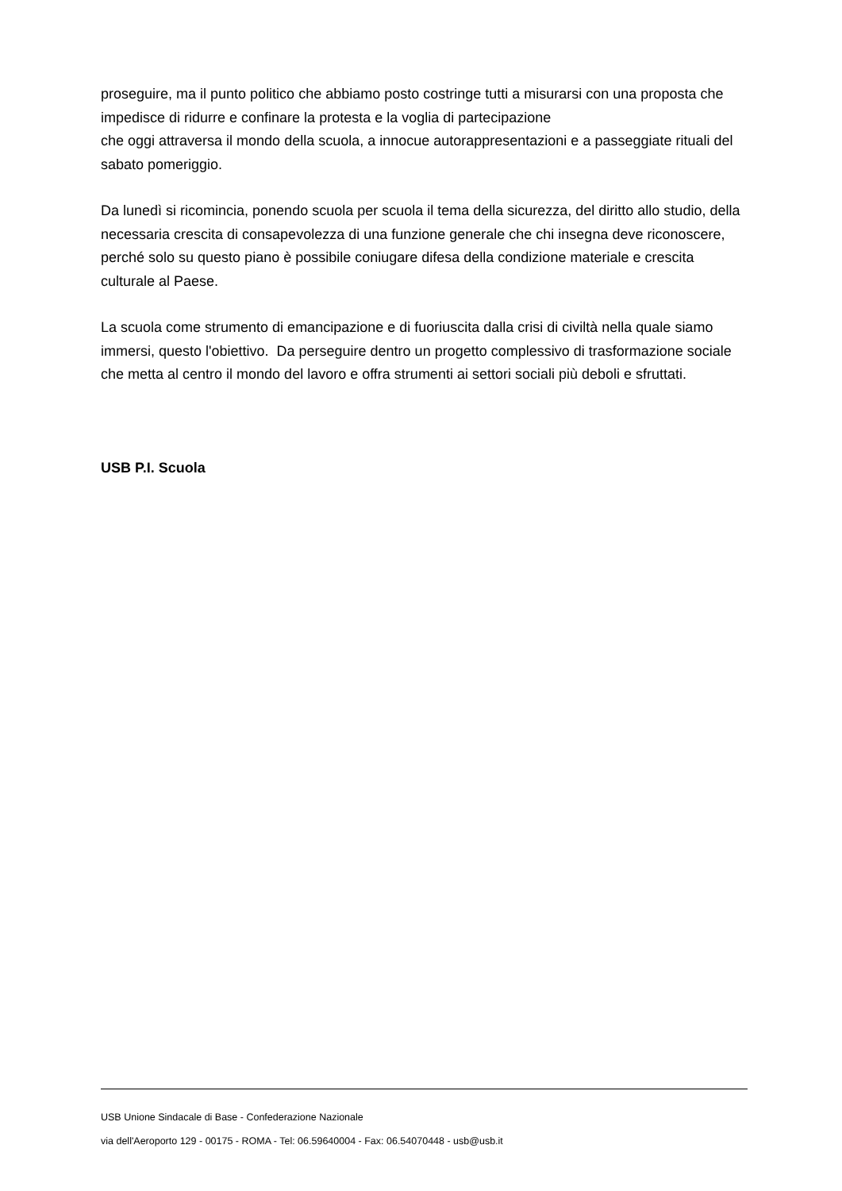proseguire, ma il punto politico che abbiamo posto costringe tutti a misurarsi con una proposta che impedisce di ridurre e confinare la protesta e la voglia di partecipazione
che oggi attraversa il mondo della scuola, a innocue autorappresentazioni e a passeggiate rituali del sabato pomeriggio.
Da lunedì si ricomincia, ponendo scuola per scuola il tema della sicurezza, del diritto allo studio, della necessaria crescita di consapevolezza di una funzione generale che chi insegna deve riconoscere, perché solo su questo piano è possibile coniugare difesa della condizione materiale e crescita culturale al Paese.
La scuola come strumento di emancipazione e di fuoriuscita dalla crisi di civiltà nella quale siamo immersi, questo l'obiettivo. Da perseguire dentro un progetto complessivo di trasformazione sociale che metta al centro il mondo del lavoro e offra strumenti ai settori sociali più deboli e sfruttati.
USB P.I. Scuola
USB Unione Sindacale di Base - Confederazione Nazionale
via dell'Aeroporto 129 - 00175 - ROMA - Tel: 06.59640004 - Fax: 06.54070448 - usb@usb.it